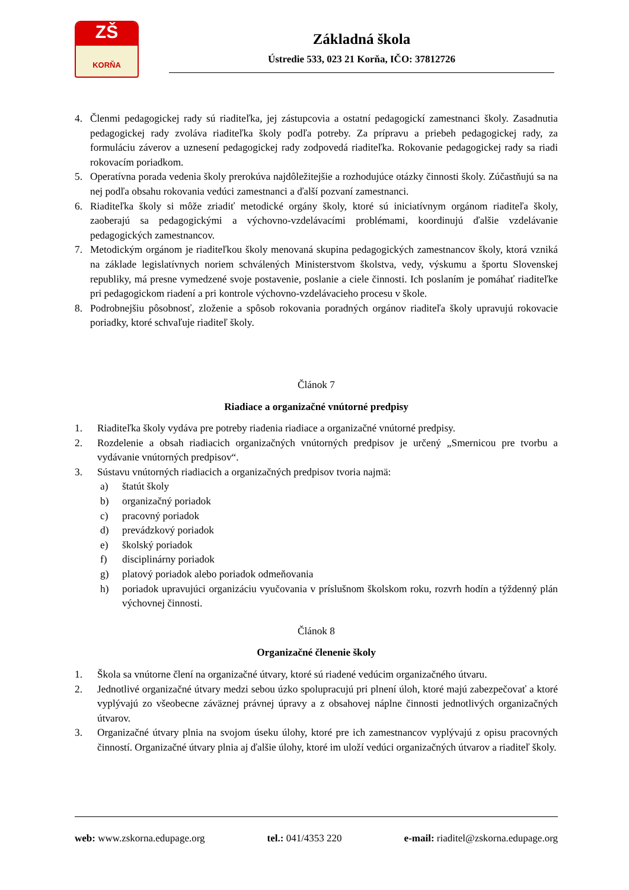ZŠ
KORŇA
Základná škola
Ústredie 533, 023 21 Korňa, IČO: 37812726
4. Členmi pedagogickej rady sú riaditeľka, jej zástupcovia a ostatní pedagogickí zamestnanci školy. Zasadnutia pedagogickej rady zvoláva riaditeľka školy podľa potreby. Za prípravu a priebeh pedagogickej rady, za formuláciu záverov a uznesení pedagogickej rady zodpovedá riaditeľka. Rokovanie pedagogickej rady sa riadi rokovacím poriadkom.
5. Operatívna porada vedenia školy prerokúva najdôležitejšie a rozhodujúce otázky činnosti školy. Zúčastňujú sa na nej podľa obsahu rokovania vedúci zamestnanci a ďalší pozvaní zamestnanci.
6. Riaditeľka školy si môže zriadiť metodické orgány školy, ktoré sú iniciatívnym orgánom riaditeľa školy, zaoberajú sa pedagogickými a výchovno-vzdelávacími problémami, koordinujú ďalšie vzdelávanie pedagogických zamestnancov.
7. Metodickým orgánom je riaditeľkou školy menovaná skupina pedagogických zamestnancov školy, ktorá vzniká na základe legislatívnych noriem schválených Ministerstvom školstva, vedy, výskumu a športu Slovenskej republiky, má presne vymedzené svoje postavenie, poslanie a ciele činnosti. Ich poslaním je pomáhať riaditeľke pri pedagogickom riadení a pri kontrole výchovno-vzdelávacieho procesu v škole.
8. Podrobnejšiu pôsobnosť, zloženie a spôsob rokovania poradných orgánov riaditeľa školy upravujú rokovacie poriadky, ktoré schvaľuje riaditeľ školy.
Článok 7
Riadiace a organizačné vnútorné predpisy
1. Riaditeľka školy vydáva pre potreby riadenia riadiace a organizačné vnútorné predpisy.
2. Rozdelenie a obsah riadiacich organizačných vnútorných predpisov je určený „Smernicou pre tvorbu a vydávanie vnútorných predpisov“.
3. Sústavu vnútorných riadiacich a organizačných predpisov tvoria najmä:
a) štatút školy
b) organizačný poriadok
c) pracovný poriadok
d) prevádzkový poriadok
e) školský poriadok
f) disciplinárny poriadok
g) platový poriadok alebo poriadok odmeňovania
h) poriadok upravujúci organizáciu vyučovania v príslušnom školskom roku, rozvrh hodín a týždenný plán výchovnej činnosti.
Článok 8
Organizačné členenie školy
1. Škola sa vnútorne člení na organizačné útvary, ktoré sú riadené vedúcim organizačného útvaru.
2. Jednotlivé organizačné útvary medzi sebou úzko spolupracujú pri plnení úloh, ktoré majú zabezpečovať a ktoré vyplývajú zo všeobecne záväznej právnej úpravy a z obsahovej náplne činnosti jednotlivých organizačných útvarov.
3. Organizačné útvary plnia na svojom úseku úlohy, ktoré pre ich zamestnancov vyplývajú z opisu pracovných činností. Organizačné útvary plnia aj ďalšie úlohy, ktoré im uloží vedúci organizačných útvarov a riaditeľ školy.
web: www.zskorna.edupage.org tel.: 041/4353 220 e-mail: riaditel@zskorna.edupage.org